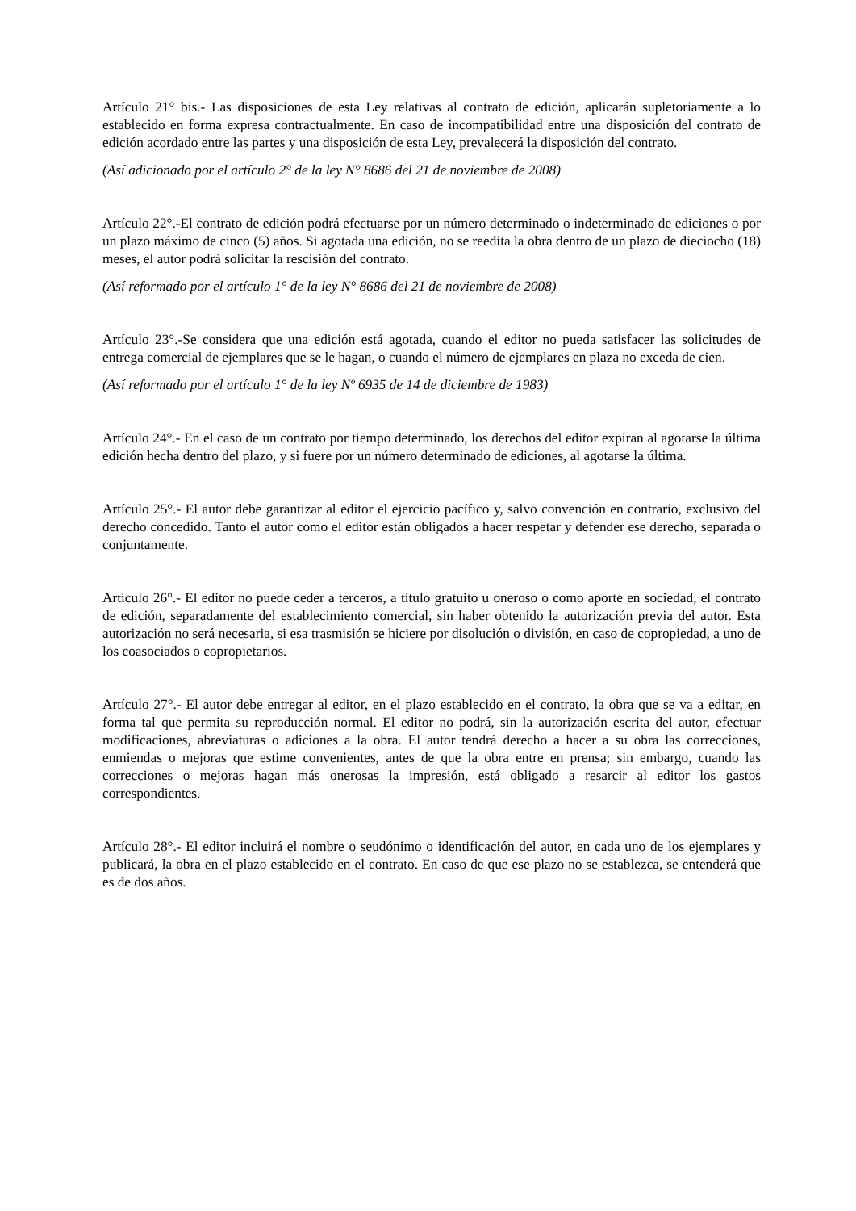Artículo 21° bis.- Las disposiciones de esta Ley relativas al contrato de edición, aplicarán supletoriamente a lo establecido en forma expresa contractualmente. En caso de incompatibilidad entre una disposición del contrato de edición acordado entre las partes y una disposición de esta Ley, prevalecerá la disposición del contrato.
(Así adicionado por el artículo 2° de la ley N° 8686 del 21 de noviembre de 2008)
Artículo 22°.-El contrato de edición podrá efectuarse por un número determinado o indeterminado de ediciones o por un plazo máximo de cinco (5) años. Si agotada una edición, no se reedita la obra dentro de un plazo de dieciocho (18) meses, el autor podrá solicitar la rescisión del contrato.
(Así reformado por el artículo 1° de la ley N° 8686 del 21 de noviembre de 2008)
Artículo 23°.-Se considera que una edición está agotada, cuando el editor no pueda satisfacer las solicitudes de entrega comercial de ejemplares que se le hagan, o cuando el número de ejemplares en plaza no exceda de cien.
(Así reformado por el artículo 1° de la ley Nº 6935 de 14 de diciembre de 1983)
Artículo 24°.- En el caso de un contrato por tiempo determinado, los derechos del editor expiran al agotarse la última edición hecha dentro del plazo, y si fuere por un número determinado de ediciones, al agotarse la última.
Artículo 25°.- El autor debe garantizar al editor el ejercicio pacífico y, salvo convención en contrario, exclusivo del derecho concedido. Tanto el autor como el editor están obligados a hacer respetar y defender ese derecho, separada o conjuntamente.
Artículo 26°.- El editor no puede ceder a terceros, a título gratuito u oneroso o como aporte en sociedad, el contrato de edición, separadamente del establecimiento comercial, sin haber obtenido la autorización previa del autor. Esta autorización no será necesaria, si esa trasmisión se hiciere por disolución o división, en caso de copropiedad, a uno de los coasociados o copropietarios.
Artículo 27°.- El autor debe entregar al editor, en el plazo establecido en el contrato, la obra que se va a editar, en forma tal que permita su reproducción normal. El editor no podrá, sin la autorización escrita del autor, efectuar modificaciones, abreviaturas o adiciones a la obra. El autor tendrá derecho a hacer a su obra las correcciones, enmiendas o mejoras que estime convenientes, antes de que la obra entre en prensa; sin embargo, cuando las correcciones o mejoras hagan más onerosas la impresión, está obligado a resarcir al editor los gastos correspondientes.
Artículo 28°.- El editor incluirá el nombre o seudónimo o identificación del autor, en cada uno de los ejemplares y publicará, la obra en el plazo establecido en el contrato. En caso de que ese plazo no se establezca, se entenderá que es de dos años.